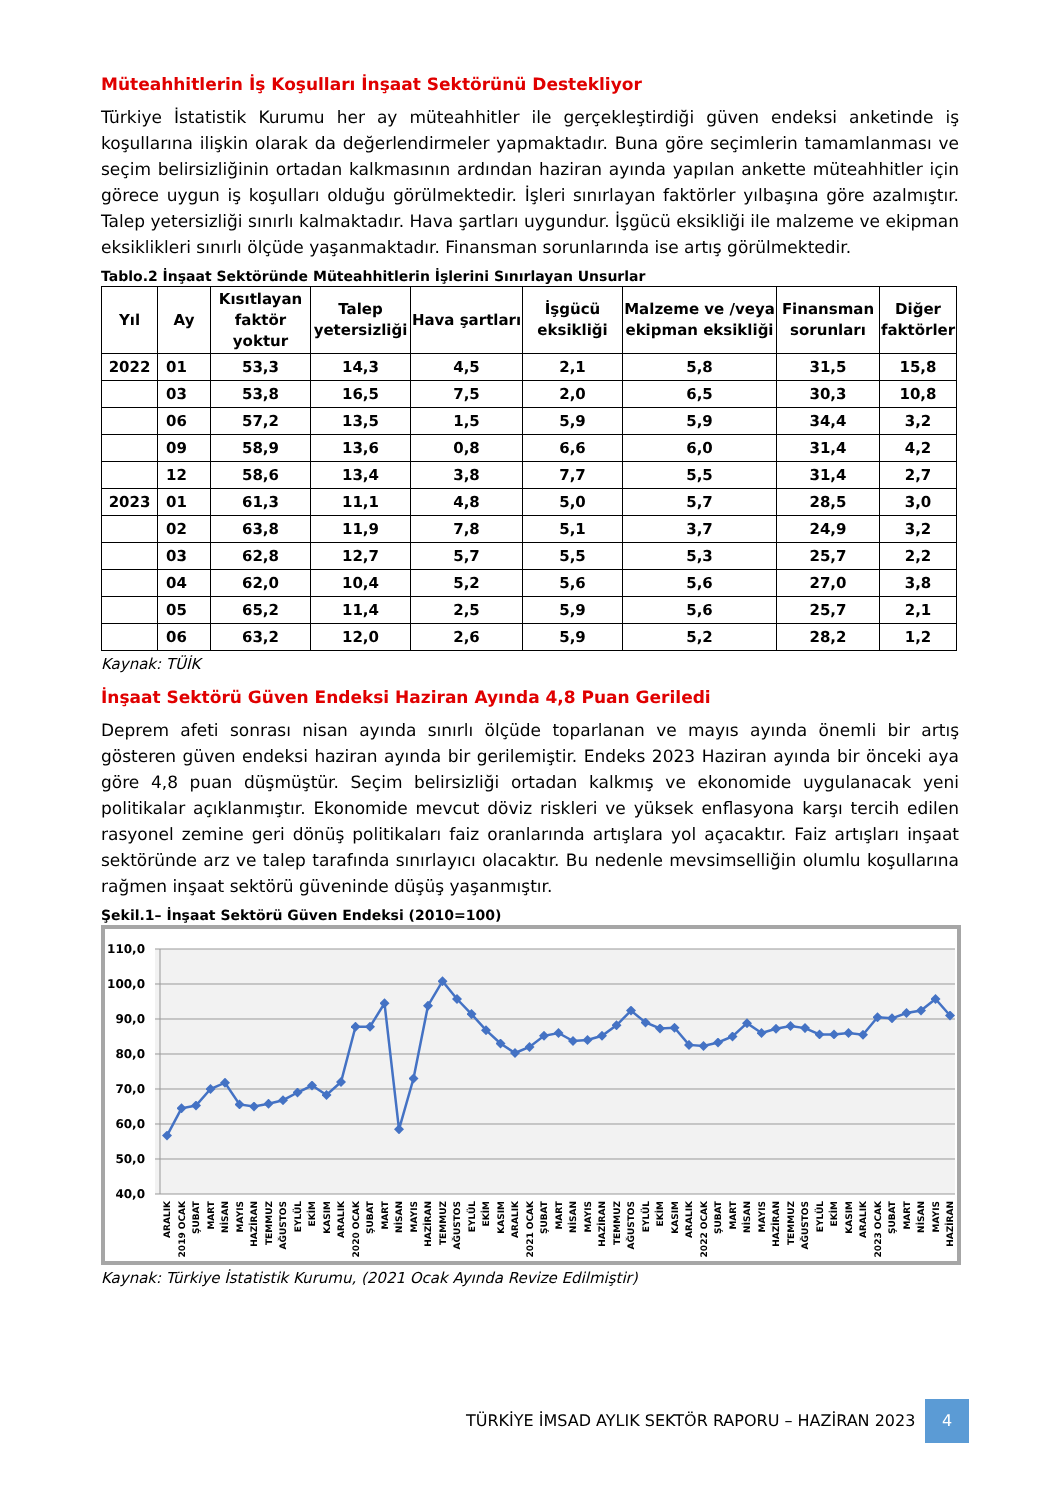Müteahhitlerin İş Koşulları İnşaat Sektörünü Destekliyor
Türkiye İstatistik Kurumu her ay müteahhitler ile gerçekleştirdiği güven endeksi anketinde iş koşullarına ilişkin olarak da değerlendirmeler yapmaktadır. Buna göre seçimlerin tamamlanması ve seçim belirsizliğinin ortadan kalkmasının ardından haziran ayında yapılan ankette müteahhitler için görece uygun iş koşulları olduğu görülmektedir. İşleri sınırlayan faktörler yılbaşına göre azalmıştır. Talep yetersizliği sınırlı kalmaktadır. Hava şartları uygundur. İşgücü eksikliği ile malzeme ve ekipman eksiklikleri sınırlı ölçüde yaşanmaktadır. Finansman sorunlarında ise artış görülmektedir.
Tablo.2 İnşaat Sektöründe Müteahhitlerin İşlerini Sınırlayan Unsurlar
| Yıl | Ay | Kısıtlayan faktör yoktur | Talep yetersizliği | Hava şartları | İşgücü eksikliği | Malzeme ve /veya ekipman eksikliği | Finansman sorunları | Diğer faktörler |
| --- | --- | --- | --- | --- | --- | --- | --- | --- |
| 2022 | 01 | 53,3 | 14,3 | 4,5 | 2,1 | 5,8 | 31,5 | 15,8 |
| | 03 | 53,8 | 16,5 | 7,5 | 2,0 | 6,5 | 30,3 | 10,8 |
| | 06 | 57,2 | 13,5 | 1,5 | 5,9 | 5,9 | 34,4 | 3,2 |
| | 09 | 58,9 | 13,6 | 0,8 | 6,6 | 6,0 | 31,4 | 4,2 |
| | 12 | 58,6 | 13,4 | 3,8 | 7,7 | 5,5 | 31,4 | 2,7 |
| 2023 | 01 | 61,3 | 11,1 | 4,8 | 5,0 | 5,7 | 28,5 | 3,0 |
| | 02 | 63,8 | 11,9 | 7,8 | 5,1 | 3,7 | 24,9 | 3,2 |
| | 03 | 62,8 | 12,7 | 5,7 | 5,5 | 5,3 | 25,7 | 2,2 |
| | 04 | 62,0 | 10,4 | 5,2 | 5,6 | 5,6 | 27,0 | 3,8 |
| | 05 | 65,2 | 11,4 | 2,5 | 5,9 | 5,6 | 25,7 | 2,1 |
| | 06 | 63,2 | 12,0 | 2,6 | 5,9 | 5,2 | 28,2 | 1,2 |
Kaynak: TÜİK
İnşaat Sektörü Güven Endeksi Haziran Ayında 4,8 Puan Geriledi
Deprem afeti sonrası nisan ayında sınırlı ölçüde toparlanan ve mayıs ayında önemli bir artış gösteren güven endeksi haziran ayında bir gerilemiştir. Endeks 2023 Haziran ayında bir önceki aya göre 4,8 puan düşmüştür. Seçim belirsizliği ortadan kalkmış ve ekonomide uygulanacak yeni politikalar açıklanmıştır. Ekonomide mevcut döviz riskleri ve yüksek enflasyona karşı tercih edilen rasyonel zemine geri dönüş politikaları faiz oranlarında artışlara yol açacaktır. Faiz artışları inşaat sektöründe arz ve talep tarafında sınırlayıcı olacaktır. Bu nedenle mevsimselliğin olumlu koşullarına rağmen inşaat sektörü güveninde düşüş yaşanmıştır.
Şekil.1– İnşaat Sektörü Güven Endeksi (2010=100)
110,0
100,0
90,0
80,0
70,0
60,0
50,0
40,0
ARALIK
2019 OCAK
ŞUBAT
MART
NİSAN
MAYIS
HAZİRAN
TEMMUZ
AĞUSTOS
EYLÜL
EKİM
KASIM
ARALIK
2020 OCAK
ŞUBAT
MART
NİSAN
MAYIS
HAZİRAN
TEMMUZ
AĞUSTOS
EYLÜL
EKİM
KASIM
ARALIK
2021 OCAK
ŞUBAT
MART
NİSAN
MAYIS
HAZİRAN
TEMMUZ
AĞUSTOS
EYLÜL
EKİM
KASIM
ARALIK
2022 OCAK
ŞUBAT
MART
NİSAN
MAYIS
HAZİRAN
TEMMUZ
AĞUSTOS
EYLÜL
EKİM
KASIM
ARALIK
2023 OCAK
ŞUBAT
MART
NİSAN
MAYIS
HAZİRAN
Kaynak: Türkiye İstatistik Kurumu, (2021 Ocak Ayında Revize Edilmiştir)
TÜRKİYE İMSAD AYLIK SEKTÖR RAPORU – HAZİRAN 2023
4